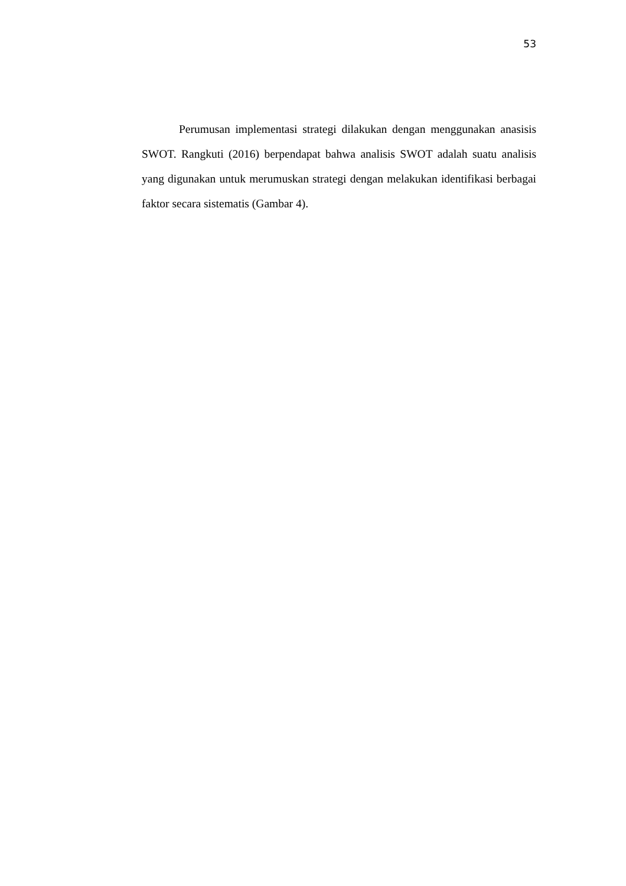53
Perumusan implementasi strategi dilakukan dengan menggunakan anasisis SWOT. Rangkuti (2016) berpendapat bahwa analisis SWOT adalah suatu analisis yang digunakan untuk merumuskan strategi dengan melakukan identifikasi berbagai faktor secara sistematis (Gambar 4).